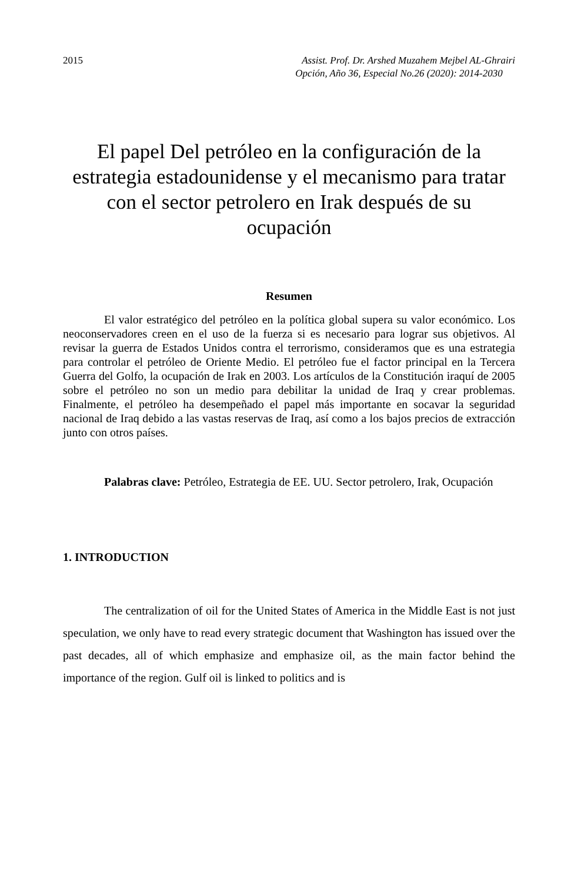2015 Assist. Prof. Dr. Arshed Muzahem Mejbel AL-Ghrairi
Opción, Año 36, Especial No.26 (2020): 2014-2030
El papel Del petróleo en la configuración de la estrategia estadounidense y el mecanismo para tratar con el sector petrolero en Irak después de su ocupación
Resumen
El valor estratégico del petróleo en la política global supera su valor económico. Los neoconservadores creen en el uso de la fuerza si es necesario para lograr sus objetivos. Al revisar la guerra de Estados Unidos contra el terrorismo, consideramos que es una estrategia para controlar el petróleo de Oriente Medio. El petróleo fue el factor principal en la Tercera Guerra del Golfo, la ocupación de Irak en 2003. Los artículos de la Constitución iraquí de 2005 sobre el petróleo no son un medio para debilitar la unidad de Iraq y crear problemas. Finalmente, el petróleo ha desempeñado el papel más importante en socavar la seguridad nacional de Iraq debido a las vastas reservas de Iraq, así como a los bajos precios de extracción junto con otros países.
Palabras clave: Petróleo, Estrategia de EE. UU. Sector petrolero, Irak, Ocupación
1. INTRODUCTION
The centralization of oil for the United States of America in the Middle East is not just speculation, we only have to read every strategic document that Washington has issued over the past decades, all of which emphasize and emphasize oil, as the main factor behind the importance of the region. Gulf oil is linked to politics and is